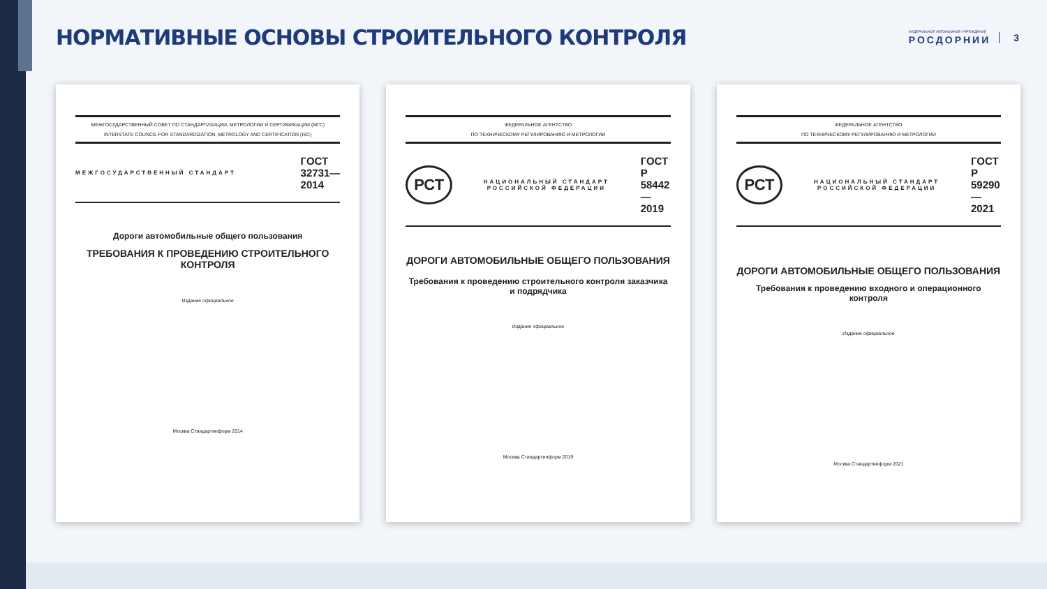НОРМАТИВНЫЕ ОСНОВЫ СТРОИТЕЛЬНОГО КОНТРОЛЯ
ФЕДЕРАЛЬНОЕ АВТОНОМНОЕ УЧРЕЖДЕНИЕ
РОСДОРНИИ 3
МЕЖГОСУДАРСТВЕННЫЙ СОВЕТ ПО СТАНДАРТИЗАЦИИ, МЕТРОЛОГИИ И СЕРТИФИКАЦИИ (МГС)
INTERSTATE COUNCIL FOR STANDARDIZATION, METROLOGY AND CERTIFICATION (ISC)
МЕЖГОСУДАРСТВЕННЫЙ СТАНДАРТ ГОСТ
32731—
2014
Дороги автомобильные общего пользования
ТРЕБОВАНИЯ К ПРОВЕДЕНИЮ СТРОИТЕЛЬНОГО КОНТРОЛЯ
Издание официальное
Москва Стандартинформ 2014
ФЕДЕРАЛЬНОЕ АГЕНТСТВО
ПО ТЕХНИЧЕСКОМУ РЕГУЛИРОВАНИЮ И МЕТРОЛОГИИ
РСТ НАЦИОНАЛЬНЫЙ СТАНДАРТ РОССИЙСКОЙ ФЕДЕРАЦИИ ГОСТ Р
58442—
2019
ДОРОГИ АВТОМОБИЛЬНЫЕ ОБЩЕГО ПОЛЬЗОВАНИЯ
Требования к проведению строительного контроля заказчика и подрядчика
Издание официальное
Москва Стандартинформ 2019
ФЕДЕРАЛЬНОЕ АГЕНТСТВО
ПО ТЕХНИЧЕСКОМУ РЕГУЛИРОВАНИЮ И МЕТРОЛОГИИ
РСТ НАЦИОНАЛЬНЫЙ СТАНДАРТ РОССИЙСКОЙ ФЕДЕРАЦИИ ГОСТ Р
59290—
2021
ДОРОГИ АВТОМОБИЛЬНЫЕ ОБЩЕГО ПОЛЬЗОВАНИЯ
Требования к проведению входного и операционного контроля
Издание официальное
Москва Стандартинформ 2021